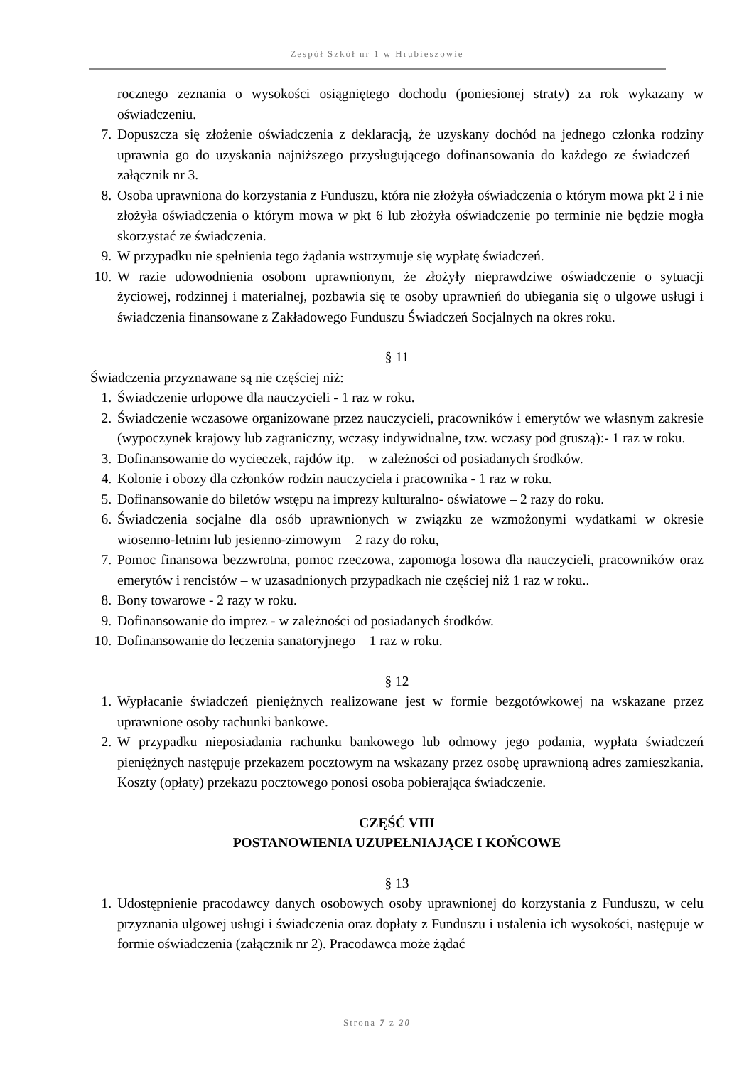Zespół Szkół nr 1 w Hrubieszowie
rocznego zeznania o wysokości osiągniętego dochodu (poniesionej straty) za rok wykazany w oświadczeniu.
7. Dopuszcza się złożenie oświadczenia z deklaracją, że uzyskany dochód na jednego członka rodziny uprawnia go do uzyskania najniższego przysługującego dofinansowania do każdego ze świadczeń – załącznik nr 3.
8. Osoba uprawniona do korzystania z Funduszu, która nie złożyła oświadczenia o którym mowa pkt 2 i nie złożyła oświadczenia o którym mowa w pkt 6 lub złożyła oświadczenie po terminie nie będzie mogła skorzystać ze świadczenia.
9. W przypadku nie spełnienia tego żądania wstrzymuje się wypłatę świadczeń.
10. W razie udowodnienia osobom uprawnionym, że złożyły nieprawdziwe oświadczenie o sytuacji życiowej, rodzinnej i materialnej, pozbawia się te osoby uprawnień do ubiegania się o ulgowe usługi i świadczenia finansowane z Zakładowego Funduszu Świadczeń Socjalnych na okres roku.
§ 11
Świadczenia przyznawane są nie częściej niż:
1. Świadczenie urlopowe dla nauczycieli - 1 raz w roku.
2. Świadczenie wczasowe organizowane przez nauczycieli, pracowników i emerytów we własnym zakresie (wypoczynek krajowy lub zagraniczny, wczasy indywidualne, tzw. wczasy pod gruszą):- 1 raz w roku.
3. Dofinansowanie do wycieczek, rajdów itp. – w zależności od posiadanych środków.
4. Kolonie i obozy dla członków rodzin nauczyciela i pracownika - 1 raz w roku.
5. Dofinansowanie do biletów wstępu na imprezy kulturalno- oświatowe – 2 razy do roku.
6. Świadczenia socjalne dla osób uprawnionych w związku ze wzmożonymi wydatkami w okresie wiosenno-letnim lub jesienno-zimowym – 2 razy do roku,
7. Pomoc finansowa bezzwrotna, pomoc rzeczowa, zapomoga losowa dla nauczycieli, pracowników oraz emerytów i rencistów – w uzasadnionych przypadkach nie częściej niż 1 raz w roku..
8. Bony towarowe - 2 razy w roku.
9. Dofinansowanie do imprez - w zależności od posiadanych środków.
10. Dofinansowanie do leczenia sanatoryjnego – 1 raz w roku.
§ 12
1. Wypłacanie świadczeń pieniężnych realizowane jest w formie bezgotówkowej na wskazane przez uprawnione osoby rachunki bankowe.
2. W przypadku nieposiadania rachunku bankowego lub odmowy jego podania, wypłata świadczeń pieniężnych następuje przekazem pocztowym na wskazany przez osobę uprawnioną adres zamieszkania. Koszty (opłaty) przekazu pocztowego ponosi osoba pobierająca świadczenie.
CZĘŚĆ VIII
POSTANOWIENIA UZUPEŁNIAJĄCE I KOŃCOWE
§ 13
1. Udostępnienie pracodawcy danych osobowych osoby uprawnionej do korzystania z Funduszu, w celu przyznania ulgowej usługi i świadczenia oraz dopłaty z Funduszu i ustalenia ich wysokości, następuje w formie oświadczenia (załącznik nr 2). Pracodawca może żądać
Strona 7 z 20